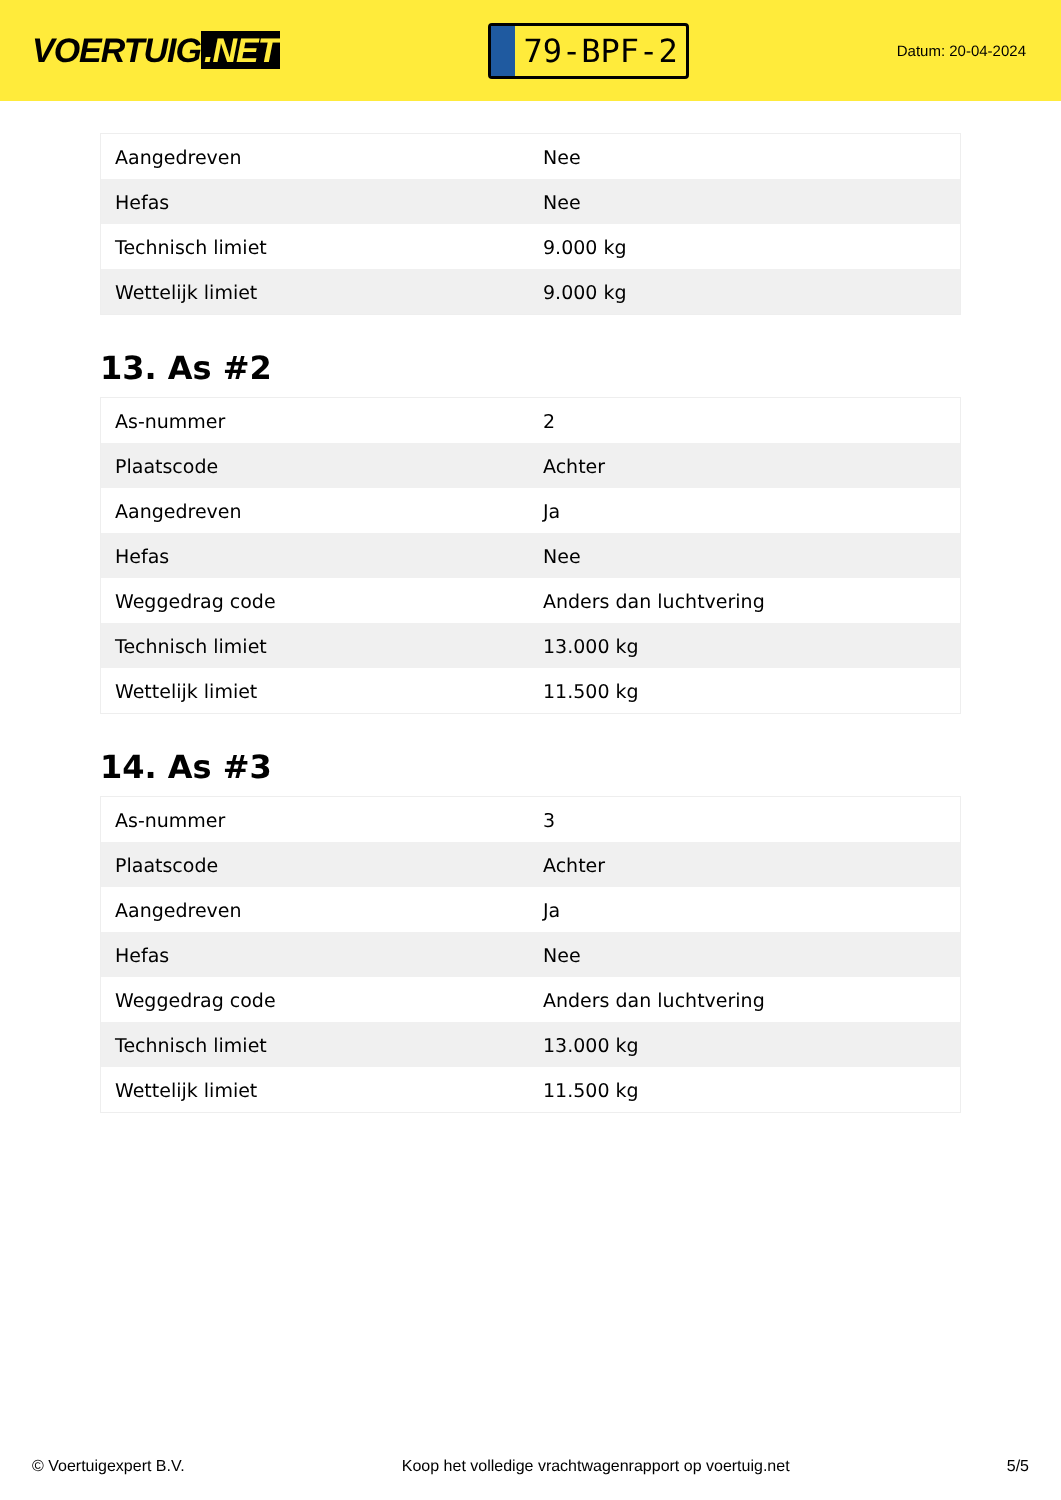VOERTUIG.NET
79-BPF-2
Datum: 20-04-2024
| Aangedreven | Nee |
| Hefas | Nee |
| Technisch limiet | 9.000 kg |
| Wettelijk limiet | 9.000 kg |
13. As #2
| As-nummer | 2 |
| Plaatscode | Achter |
| Aangedreven | Ja |
| Hefas | Nee |
| Weggedrag code | Anders dan luchtvering |
| Technisch limiet | 13.000 kg |
| Wettelijk limiet | 11.500 kg |
14. As #3
| As-nummer | 3 |
| Plaatscode | Achter |
| Aangedreven | Ja |
| Hefas | Nee |
| Weggedrag code | Anders dan luchtvering |
| Technisch limiet | 13.000 kg |
| Wettelijk limiet | 11.500 kg |
© Voertuigexpert B.V. Koop het volledige vrachtwagenrapport op voertuig.net 5/5